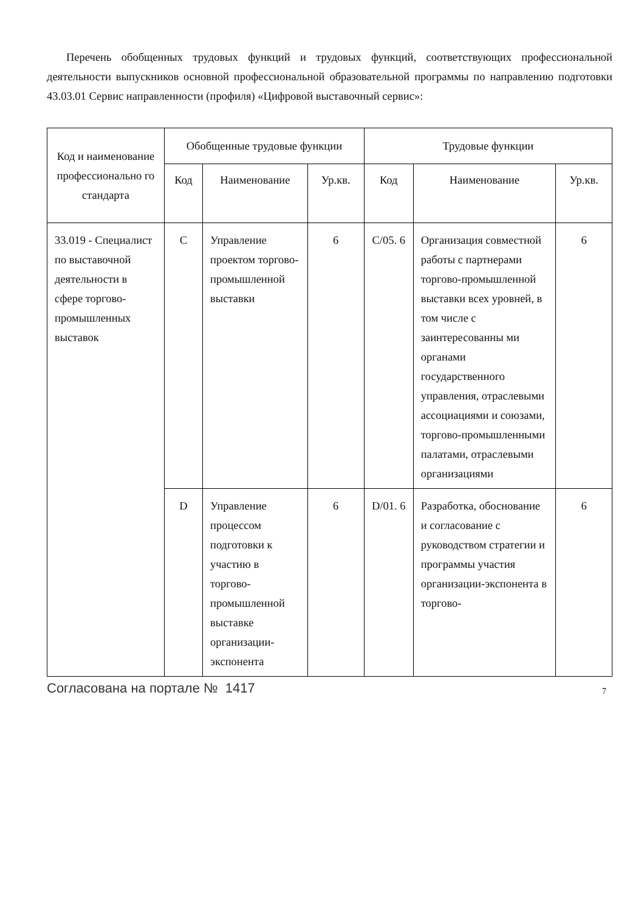Перечень обобщенных трудовых функций и трудовых функций, соответствующих профессиональной деятельности выпускников основной профессиональной образовательной программы по направлению подготовки 43.03.01 Сервис направленности (профиля) «Цифровой выставочный сервис»:
| Код и наименование профессионально го стандарта | Обобщенные трудовые функции | | | Трудовые функции | | |
| --- | --- | --- | --- | --- | --- | --- |
| | Код | Наименование | Ур.кв. | Код | Наименование | Ур.кв. |
| 33.019 - Специалист по выставочной деятельности в сфере торгово-промышленных выставок | C | Управление проектом торгово-промышленной выставки | 6 | C/05. 6 | Организация совместной работы с партнерами торгово-промышленной выставки всех уровней, в том числе с заинтересованны ми органами государственного управления, отраслевыми ассоциациями и союзами, торгово-промышленными палатами, отраслевыми организациями | 6 |
| | D | Управление процессом подготовки к участию в торгово-промышленной выставке организации-экспонента | 6 | D/01. 6 | Разработка, обоснование и согласование с руководством стратегии и программы участия организации-экспонента в торгово- | 6 |
Согласована на портале № 1417 7